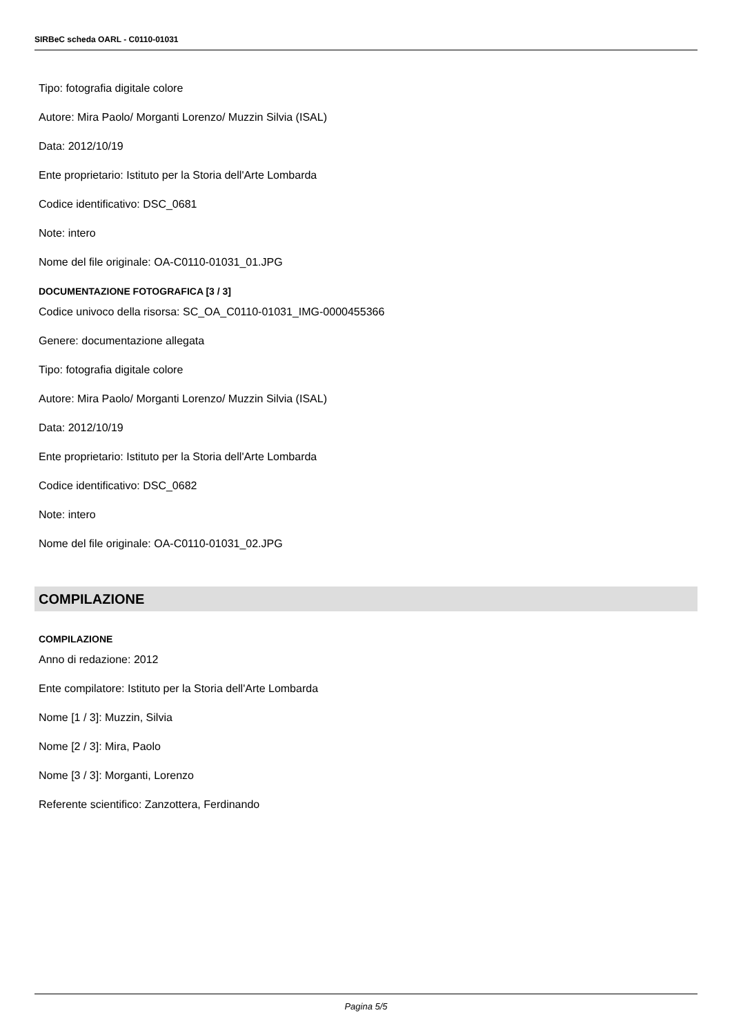SIRBeC scheda OARL - C0110-01031
Tipo: fotografia digitale colore
Autore: Mira Paolo/ Morganti Lorenzo/ Muzzin Silvia (ISAL)
Data: 2012/10/19
Ente proprietario: Istituto per la Storia dell'Arte Lombarda
Codice identificativo: DSC_0681
Note: intero
Nome del file originale: OA-C0110-01031_01.JPG
DOCUMENTAZIONE FOTOGRAFICA [3 / 3]
Codice univoco della risorsa: SC_OA_C0110-01031_IMG-0000455366
Genere: documentazione allegata
Tipo: fotografia digitale colore
Autore: Mira Paolo/ Morganti Lorenzo/ Muzzin Silvia (ISAL)
Data: 2012/10/19
Ente proprietario: Istituto per la Storia dell'Arte Lombarda
Codice identificativo: DSC_0682
Note: intero
Nome del file originale: OA-C0110-01031_02.JPG
COMPILAZIONE
COMPILAZIONE
Anno di redazione: 2012
Ente compilatore: Istituto per la Storia dell'Arte Lombarda
Nome [1 / 3]: Muzzin, Silvia
Nome [2 / 3]: Mira, Paolo
Nome [3 / 3]: Morganti, Lorenzo
Referente scientifico: Zanzottera, Ferdinando
Pagina 5/5